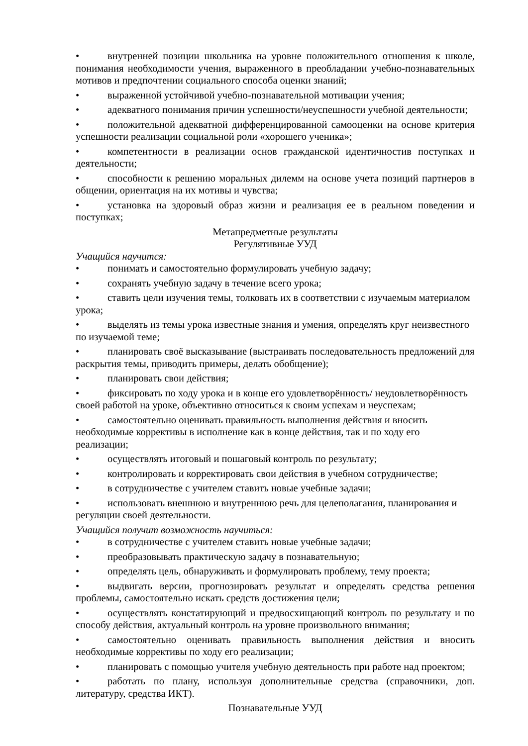• внутренней позиции школьника на уровне положительного отношения к школе, понимания необходимости учения, выраженного в преобладании учебно-познавательных мотивов и предпочтении социального способа оценки знаний;
• выраженной устойчивой учебно-познавательной мотивации учения;
• адекватного понимания причин успешности/неуспешности учебной деятельности;
• положительной адекватной дифференцированной самооценки на основе критерия успешности реализации социальной роли «хорошего ученика»;
• компетентности в реализации основ гражданской идентичностив поступках и деятельности;
• способности к решению моральных дилемм на основе учета позиций партнеров в общении, ориентация на их мотивы и чувства;
• установка на здоровый образ жизни и реализация ее в реальном поведении и поступках;
Метапредметные результаты
Регулятивные УУД
Учащийся научится:
• понимать и самостоятельно формулировать учебную задачу;
• сохранять учебную задачу в течение всего урока;
• ставить цели изучения темы, толковать их в соответствии с изучаемым материалом урока;
• выделять из темы урока известные знания и умения, определять круг неизвестного по изучаемой теме;
• планировать своё высказывание (выстраивать последовательность предложений для раскрытия темы, приводить примеры, делать обобщение);
• планировать свои действия;
• фиксировать по ходу урока и в конце его удовлетворённость/ неудовлетворённость своей работой на уроке, объективно относиться к своим успехам и неуспехам;
• самостоятельно оценивать правильность выполнения действия и вносить необходимые коррективы в исполнение как в конце действия, так и по ходу его реализации;
• осуществлять итоговый и пошаговый контроль по результату;
• контролировать и корректировать свои действия в учебном сотрудничестве;
• в сотрудничестве с учителем ставить новые учебные задачи;
• использовать внешнюю и внутреннюю речь для целеполагания, планирования и регуляции своей деятельности.
Учащийся получит возможность научиться:
• в сотрудничестве с учителем ставить новые учебные задачи;
• преобразовывать практическую задачу в познавательную;
• определять цель, обнаруживать и формулировать проблему, тему проекта;
• выдвигать версии, прогнозировать результат и определять средства решения проблемы, самостоятельно искать средств достижения цели;
• осуществлять констатирующий и предвосхищающий контроль по результату и по способу действия, актуальный контроль на уровне произвольного внимания;
• самостоятельно оценивать правильность выполнения действия и вносить необходимые коррективы по ходу его реализации;
• планировать с помощью учителя учебную деятельность при работе над проектом;
• работать по плану, используя дополнительные средства (справочники, доп. литературу, средства ИКТ).
Познавательные УУД